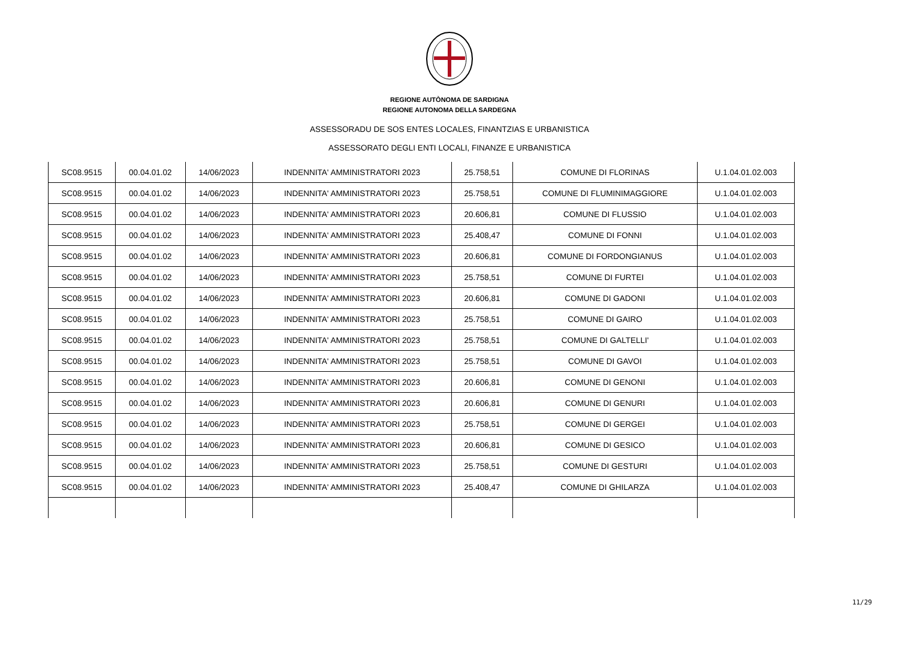REGIONE AUTÒNOMA DE SARDIGNA
REGIONE AUTONOMA DELLA SARDEGNA
ASSESSORADU DE SOS ENTES LOCALES, FINANTZIAS E URBANISTICA
ASSESSORATO DEGLI ENTI LOCALI, FINANZE E URBANISTICA
| SC08.9515 | 00.04.01.02 | 14/06/2023 | INDENNITA' AMMINISTRATORI 2023 | 25.758,51 | COMUNE DI FLORINAS | U.1.04.01.02.003 |
| SC08.9515 | 00.04.01.02 | 14/06/2023 | INDENNITA' AMMINISTRATORI 2023 | 25.758,51 | COMUNE DI FLUMINIMAGGIORE | U.1.04.01.02.003 |
| SC08.9515 | 00.04.01.02 | 14/06/2023 | INDENNITA' AMMINISTRATORI 2023 | 20.606,81 | COMUNE DI FLUSSIO | U.1.04.01.02.003 |
| SC08.9515 | 00.04.01.02 | 14/06/2023 | INDENNITA' AMMINISTRATORI 2023 | 25.408,47 | COMUNE DI FONNI | U.1.04.01.02.003 |
| SC08.9515 | 00.04.01.02 | 14/06/2023 | INDENNITA' AMMINISTRATORI 2023 | 20.606,81 | COMUNE DI FORDONGIANUS | U.1.04.01.02.003 |
| SC08.9515 | 00.04.01.02 | 14/06/2023 | INDENNITA' AMMINISTRATORI 2023 | 25.758,51 | COMUNE DI FURTEI | U.1.04.01.02.003 |
| SC08.9515 | 00.04.01.02 | 14/06/2023 | INDENNITA' AMMINISTRATORI 2023 | 20.606,81 | COMUNE DI GADONI | U.1.04.01.02.003 |
| SC08.9515 | 00.04.01.02 | 14/06/2023 | INDENNITA' AMMINISTRATORI 2023 | 25.758,51 | COMUNE DI GAIRO | U.1.04.01.02.003 |
| SC08.9515 | 00.04.01.02 | 14/06/2023 | INDENNITA' AMMINISTRATORI 2023 | 25.758,51 | COMUNE DI GALTELLI' | U.1.04.01.02.003 |
| SC08.9515 | 00.04.01.02 | 14/06/2023 | INDENNITA' AMMINISTRATORI 2023 | 25.758,51 | COMUNE DI GAVOI | U.1.04.01.02.003 |
| SC08.9515 | 00.04.01.02 | 14/06/2023 | INDENNITA' AMMINISTRATORI 2023 | 20.606,81 | COMUNE DI GENONI | U.1.04.01.02.003 |
| SC08.9515 | 00.04.01.02 | 14/06/2023 | INDENNITA' AMMINISTRATORI 2023 | 20.606,81 | COMUNE DI GENURI | U.1.04.01.02.003 |
| SC08.9515 | 00.04.01.02 | 14/06/2023 | INDENNITA' AMMINISTRATORI 2023 | 25.758,51 | COMUNE DI GERGEI | U.1.04.01.02.003 |
| SC08.9515 | 00.04.01.02 | 14/06/2023 | INDENNITA' AMMINISTRATORI 2023 | 20.606,81 | COMUNE DI GESICO | U.1.04.01.02.003 |
| SC08.9515 | 00.04.01.02 | 14/06/2023 | INDENNITA' AMMINISTRATORI 2023 | 25.758,51 | COMUNE DI GESTURI | U.1.04.01.02.003 |
| SC08.9515 | 00.04.01.02 | 14/06/2023 | INDENNITA' AMMINISTRATORI 2023 | 25.408,47 | COMUNE DI GHILARZA | U.1.04.01.02.003 |
11/29